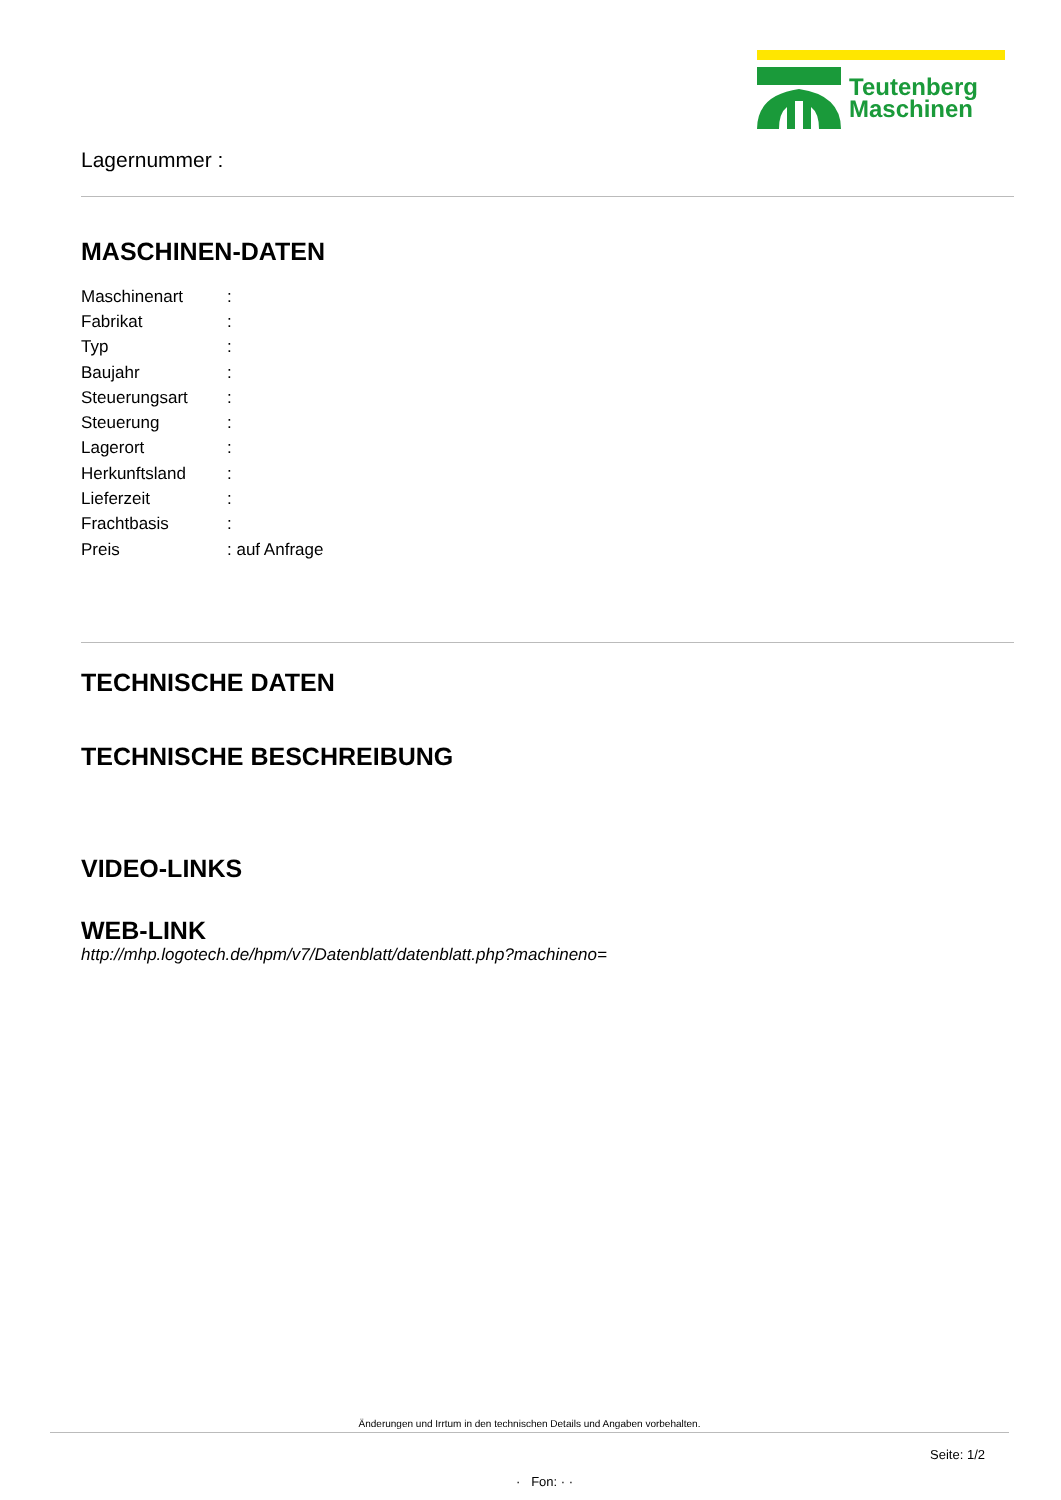Teutenberg
Maschinen
Lagernummer :
MASCHINEN-DATEN
| Maschinenart | : |
| Fabrikat | : |
| Typ | : |
| Baujahr | : |
| Steuerungsart | : |
| Steuerung | : |
| Lagerort | : |
| Herkunftsland | : |
| Lieferzeit | : |
| Frachtbasis | : |
| Preis | : auf Anfrage |
TECHNISCHE DATEN
TECHNISCHE BESCHREIBUNG
VIDEO-LINKS
WEB-LINK
http://mhp.logotech.de/hpm/v7/Datenblatt/datenblatt.php?machineno=
Änderungen und Irrtum in den technischen Details und Angaben vorbehalten.
Seite: 1/2
· Fon: · ·